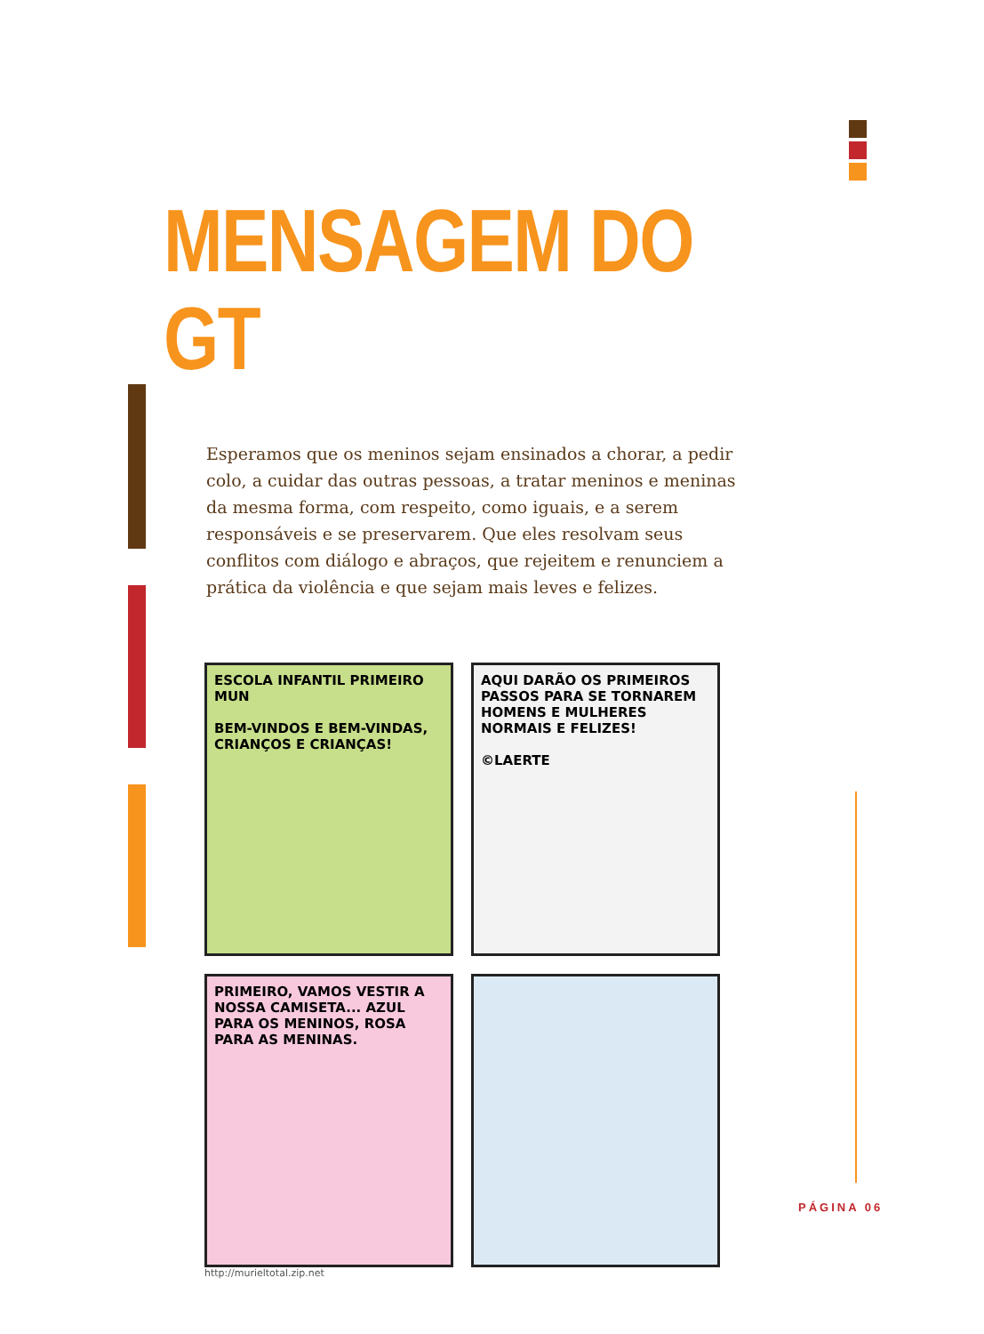MENSAGEM DO GT
Esperamos que os meninos sejam ensinados a chorar, a pedir colo, a cuidar das outras pessoas, a tratar meninos e meninas da mesma forma, com respeito, como iguais, e a serem responsáveis e se preservarem. Que eles resolvam seus conflitos com diálogo e abraços, que rejeitem e renunciem a prática da violência e que sejam mais leves e felizes.
ESCOLA INFANTIL PRIMEIRO MUN
BEM-VINDOS E BEM-VINDAS, CRIANÇOS E CRIANÇAS!
AQUI DARÃO OS PRIMEIROS PASSOS PARA SE TORNAREM HOMENS E MULHERES NORMAIS E FELIZES!
©LAERTE
PRIMEIRO, VAMOS VESTIR A NOSSA CAMISETA... AZUL PARA OS MENINOS, ROSA PARA AS MENINAS.
http://murieltotal.zip.net
PÁGINA 06